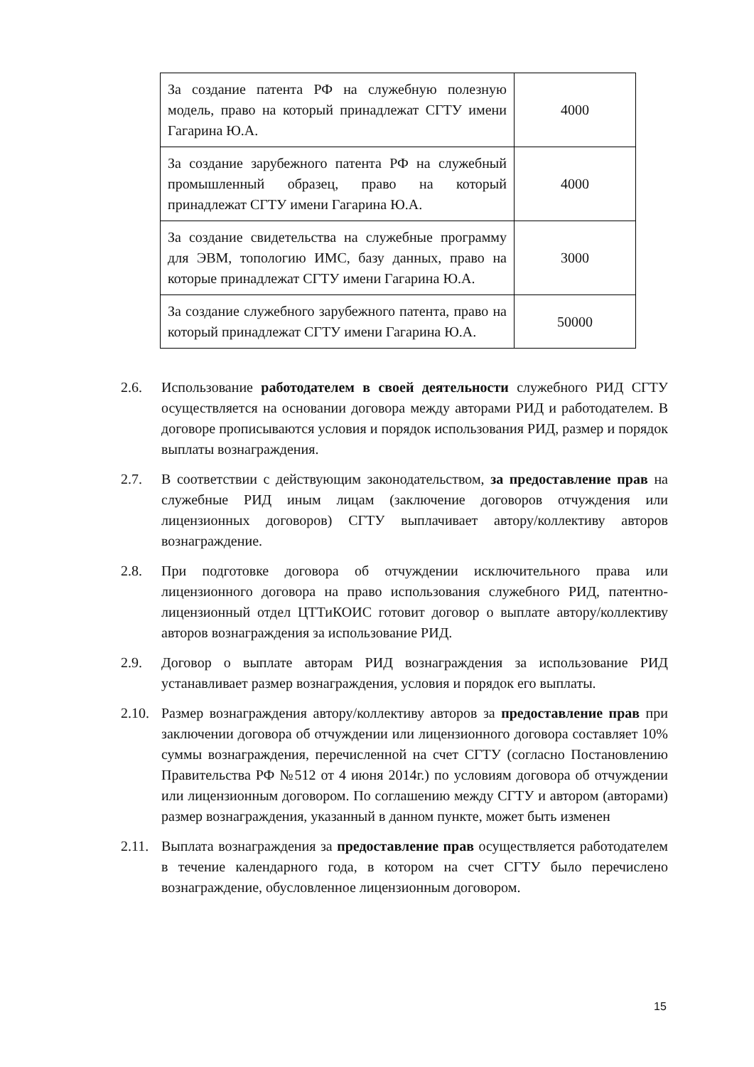| За создание патента РФ на служебную полезную модель, право на который принадлежат СГТУ имени Гагарина Ю.А. | 4000 |
| За создание зарубежного патента РФ на служебный промышленный образец, право на который принадлежат СГТУ имени Гагарина Ю.А. | 4000 |
| За создание свидетельства на служебные программу для ЭВМ, топологию ИМС, базу данных, право на которые принадлежат СГТУ имени Гагарина Ю.А. | 3000 |
| За создание служебного зарубежного патента, право на который принадлежат СГТУ имени Гагарина Ю.А. | 50000 |
2.6. Использование работодателем в своей деятельности служебного РИД СГТУ осуществляется на основании договора между авторами РИД и работодателем. В договоре прописываются условия и порядок использования РИД, размер и порядок выплаты вознаграждения.
2.7. В соответствии с действующим законодательством, за предоставление прав на служебные РИД иным лицам (заключение договоров отчуждения или лицензионных договоров) СГТУ выплачивает автору/коллективу авторов вознаграждение.
2.8. При подготовке договора об отчуждении исключительного права или лицензионного договора на право использования служебного РИД, патентно-лицензионный отдел ЦТТиКОИС готовит договор о выплате автору/коллективу авторов вознаграждения за использование РИД.
2.9. Договор о выплате авторам РИД вознаграждения за использование РИД устанавливает размер вознаграждения, условия и порядок его выплаты.
2.10.
Размер вознаграждения автору/коллективу авторов за предоставление прав при заключении договора об отчуждении или лицензионного договора составляет 10% суммы вознаграждения, перечисленной на счет СГТУ (согласно Постановлению Правительства РФ №512 от 4 июня 2014г.) по условиям договора об отчуждении или лицензионным договором. По соглашению между СГТУ и автором (авторами) размер вознаграждения, указанный в данном пункте, может быть изменен
2.11.
Выплата вознаграждения за предоставление прав осуществляется работодателем в течение календарного года, в котором на счет СГТУ было перечислено вознаграждение, обусловленное лицензионным договором.
15